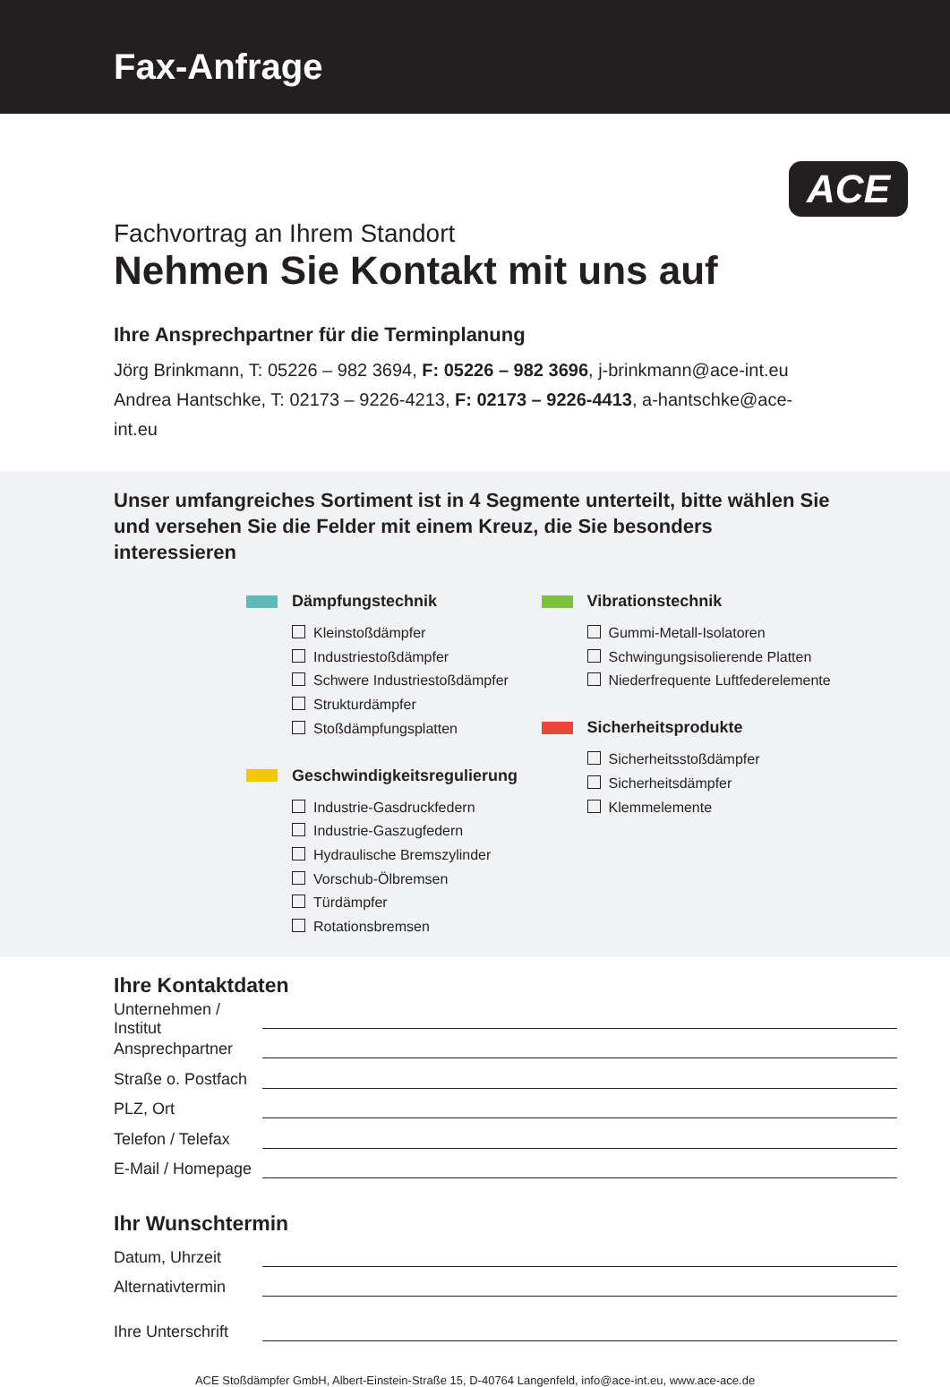Fax-Anfrage
ACE
Fachvortrag an Ihrem Standort
Nehmen Sie Kontakt mit uns auf
Ihre Ansprechpartner für die Terminplanung
Jörg Brinkmann, T: 05226 – 982 3694, F: 05226 – 982 3696, j-brinkmann@ace-int.eu
Andrea Hantschke, T: 02173 – 9226-4213, F: 02173 – 9226-4413, a-hantschke@ace-int.eu
Unser umfangreiches Sortiment ist in 4 Segmente unterteilt, bitte wählen Sie und versehen Sie die Felder mit einem Kreuz, die Sie besonders interessieren
Dämpfungstechnik
Kleinstoßdämpfer
Industriestoßdämpfer
Schwere Industriestoßdämpfer
Strukturdämpfer
Stoßdämpfungsplatten
Geschwindigkeitsregulierung
Industrie-Gasdruckfedern
Industrie-Gaszugfedern
Hydraulische Bremszylinder
Vorschub-Ölbremsen
Türdämpfer
Rotationsbremsen
Vibrationstechnik
Gummi-Metall-Isolatoren
Schwingungsisolierende Platten
Niederfrequente Luftfederelemente
Sicherheitsprodukte
Sicherheitsstoßdämpfer
Sicherheitsdämpfer
Klemmelemente
Ihre Kontaktdaten
Unternehmen / Institut
Ansprechpartner
Straße o. Postfach
PLZ, Ort
Telefon / Telefax
E-Mail / Homepage
Ihr Wunschtermin
Datum, Uhrzeit
Alternativtermin
Ihre Unterschrift
ACE Stoßdämpfer GmbH, Albert-Einstein-Straße 15, D-40764 Langenfeld, info@ace-int.eu, www.ace-ace.de